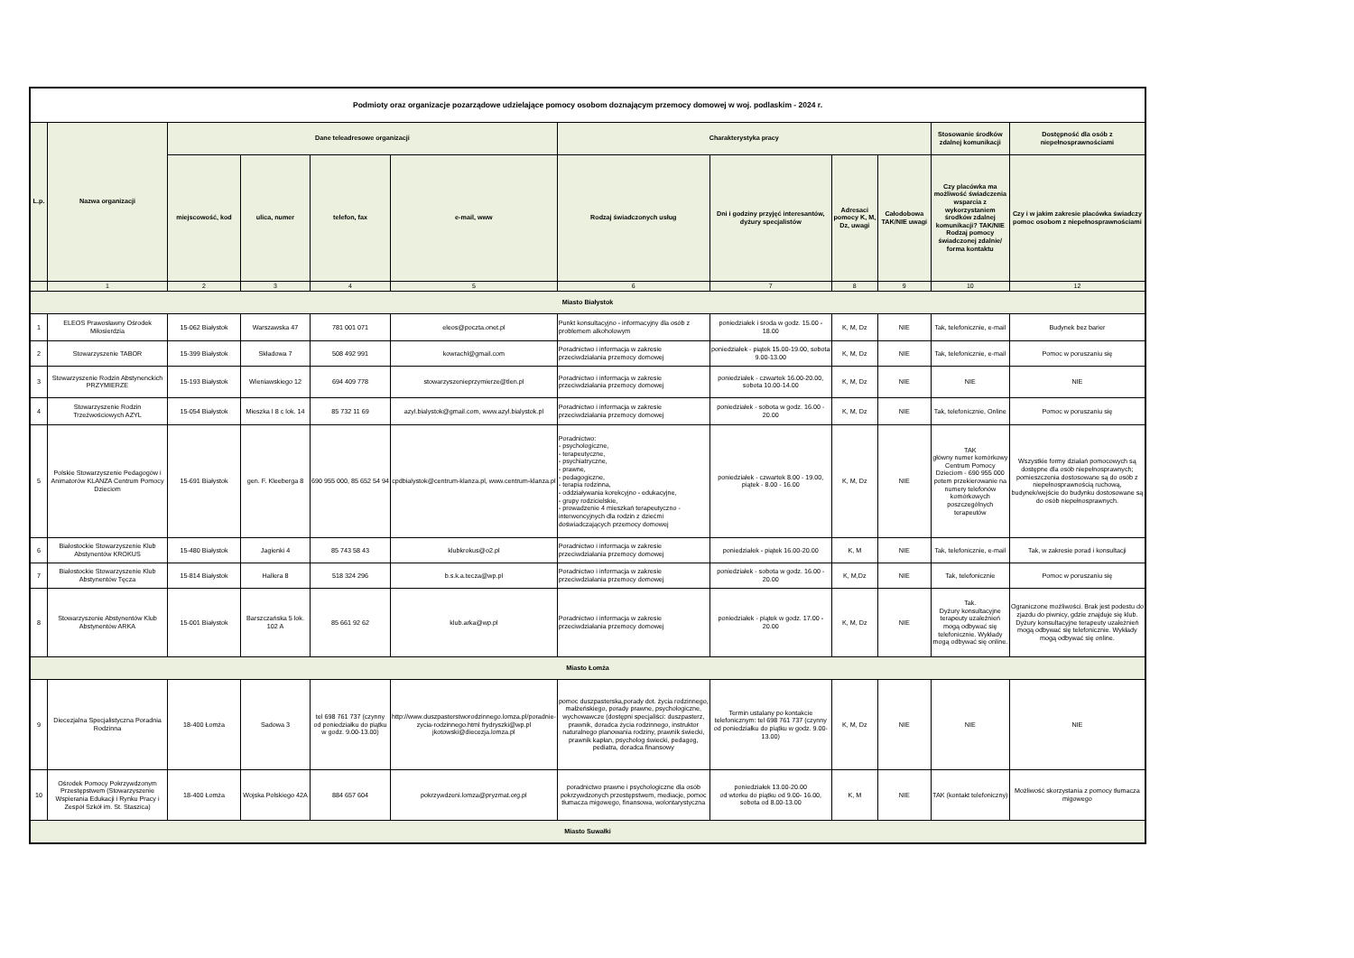| Podmioty oraz organizacje pozarządowe udzielające pomocy osobom doznającym przemocy domowej w woj. podlaskim - 2024 r. | | | | | | | | | | | |
| --- | --- | --- | --- | --- | --- | --- | --- | --- | --- | --- | --- |
| L.p. | Nazwa organizacji | Dane teleadresowe organizacji | | | | Charakterystyka pracy | | | | Stosowanie środków zdalnej komunikacji | Dostępność dla osób z niepełnosprawnościami |
| | | miejscowość, kod | ulica, numer | telefon, fax | e-mail, www | Rodzaj świadczonych usług | Dni i godziny przyjęć interesantów, dyżury specjalistów | Adresaci pomocy K, M, Dz, uwagi | Całodobowa TAK/NIE uwagi | Czy placówka ma możliwość świadczenia wsparcia z wykorzystaniem środków zdalnej komunikacji? TAK/NIE Rodzaj pomocy świadczonej zdalnie/ forma kontaktu | Czy i w jakim zakresie placówka świadczy pomoc osobom z niepełnosprawnościami |
| | 1 | 2 | 3 | 4 | 5 | 6 | 7 | 8 | 9 | 10 | 12 |
| Miasto Białystok | | | | | | | | | | | |
| 1 | ELEOS Prawosławny Ośrodek Miłosierdzia | 15-062 Białystok | Warszawska 47 | 781 001 071 | eleos@poczta.onet.pl | Punkt konsultacyjno - informacyjny dla osób z problemem alkoholowym | poniedziałek i środa w godz. 15.00 - 18.00 | K, M, Dz | NIE | Tak, telefonicznie, e-mail | Budynek bez barier |
| 2 | Stowarzyszenie TABOR | 15-399 Białystok | Składowa 7 | 508 492 991 | kowrachl@gmail.com | Poradnictwo i informacja w zakresie przeciwdziałania przemocy domowej | poniedziałek - piątek 15.00-19.00, sobota 9.00-13.00 | K, M, Dz | NIE | Tak, telefonicznie, e-mail | Pomoc w poruszaniu się |
| 3 | Stowarzyszenie Rodzin Abstynenckich PRZYMIERZE | 15-193 Białystok | Wieniawskiego 12 | 694 409 778 | stowarzyszenieprzymierze@tlen.pl | Poradnictwo i informacja w zakresie przeciwdziałania przemocy domowej | poniedziałek - czwartek 16.00-20.00, sobota 10.00-14.00 | K, M, Dz | NIE | NIE | NIE |
| 4 | Stowarzyszenie Rodzin Trzeźwościowych AZYL | 15-054 Białystok | Mieszka I 8 c lok. 14 | 85 732 11 69 | azyl.bialystok@gmail.com, www.azyl.bialystok.pl | Poradnictwo i informacja w zakresie przeciwdziałania przemocy domowej | poniedziałek - sobota w godz. 16.00 - 20.00 | K, M, Dz | NIE | Tak, telefonicznie, Online | Pomoc w poruszaniu się |
| 5 | Polskie Stowarzyszenie Pedagogów i Animatorów KLANZA Centrum Pomocy Dzieciom | 15-691 Białystok | gen. F. Kleeberga 8 | 690 955 000, 85 652 54 94 | cpdbialystok@centrum-klanza.pl, www.centrum-klanza.pl | Poradnictwo: - psychologiczne, - terapeutyczne, - psychiatryczne, - prawne, - pedagogiczne, - terapia rodzinna, - oddziaływania korekcyjno - edukacyjne, - grupy rodzicielskie, - prowadzenie 4 mieszkań terapeutyczno - interwencyjnych dla rodzin z dziećmi doświadczających przemocy domowej | poniedziałek - czwartek 8.00 - 19.00, piątek - 8.00 - 16.00 | K, M, Dz | NIE | TAK główny numer komórkowy Centrum Pomocy Dzieciom - 690 955 000 potem przekierowanie na numery telefonów komórkowych poszczególnych terapeutów | Wszystkie formy działań pomocowych są dostępne dla osób niepełnosprawnych; pomieszczenia dostosowane są do osób z niepełnosprawnością ruchową, budynek/wejście do budynku dostosowane są do osób niepełnosprawnych. |
| 6 | Białostockie Stowarzyszenie Klub Abstynentów KROKUS | 15-480 Białystok | Jagienki 4 | 85 743 58 43 | klubkrokus@o2.pl | Poradnictwo i informacja w zakresie przeciwdziałania przemocy domowej | poniedziałek - piątek 16.00-20.00 | K, M | NIE | Tak, telefonicznie, e-mail | Tak, w zakresie porad i konsultacji |
| 7 | Białostockie Stowarzyszenie Klub Abstynentów Tęcza | 15-814 Białystok | Hallera 8 | 518 324 296 | b.s.k.a.tecza@wp.pl | Poradnictwo i informacja w zakresie przeciwdziałania przemocy domowej | poniedziałek - sobota w godz. 16.00 - 20.00 | K, M,Dz | NIE | Tak, telefonicznie | Pomoc w poruszaniu się |
| 8 | Stowarzyszenie Abstynentów Klub Abstynentów ARKA | 15-001 Białystok | Barszczańska 5 lok. 102 A | 85 661 92 62 | klub.arka@wp.pl | Poradnictwo i informacja w zakresie przeciwdziałania przemocy domowej | poniedziałek - piątek w godz. 17.00 - 20.00 | K, M, Dz | NIE | Tak. Dyżury konsultacyjne terapeuty uzależnień mogą odbywać się telefonicznie. Wykłady mogą odbywać się online. | Ograniczone możliwości. Brak jest podestu do zjazdu do piwnicy, gdzie znajduje się klub. Dyżury konsultacyjne terapeuty uzależnień mogą odbywać się telefonicznie. Wykłady mogą odbywać się online. |
| Miasto Łomża | | | | | | | | | | | |
| 9 | Diecezjalna Specjalistyczna Poradnia Rodzinna | 18-400 Łomża | Sadowa 3 | tel 698 761 737 (czynny od poniedziałku do piątku w godz. 9.00-13.00) | http://www.duszpasterstworodzinnego.lomza.pl/poradnie-zycia-rodzinnego.html frydryszki@wp.pl jkotowski@diecezja.lomza.pl | pomoc duszpasterska,porady dot. życia rodzinnego, małżeńskiego, porady prawne, psychologiczne, wychowawcze (dostępni specjaliści: duszpasterz, prawnik, doradca życia rodzinnego, instruktor naturalnego planowania rodziny, prawnik świecki, prawnik kapłan, psycholog świecki, pedagog, pediatra, doradca finansowy | Termin ustalany po kontakcie telefonicznym: tel 698 761 737 (czynny od poniedziałku do piątku w godz. 9.00-13.00) | K, M, Dz | NIE | NIE | NIE |
| 10 | Ośrodek Pomocy Pokrzywdzonym Przestępstwem (Stowarzyszenie Wspierania Edukacji i Rynku Pracy i Zespół Szkół im. St. Staszica) | 18-400 Łomża | Wojska Polskiego 42A | 884 657 604 | pokrzywdzeni.lomza@pryzmat.org.pl | poradnictwo prawne i psychologiczne dla osób pokrzywdzonych przestępstwem, mediacje, pomoc tłumacza migowego, finansowa, wolontarystyczna | poniedziałek 13.00-20.00 od wtorku do piątku od 9.00- 16.00, sobota od 8.00-13.00 | K, M | NIE | TAK (kontakt telefoniczny) | Możliwość skorzystania z pomocy tłumacza migowego |
| Miasto Suwałki | | | | | | | | | | | |